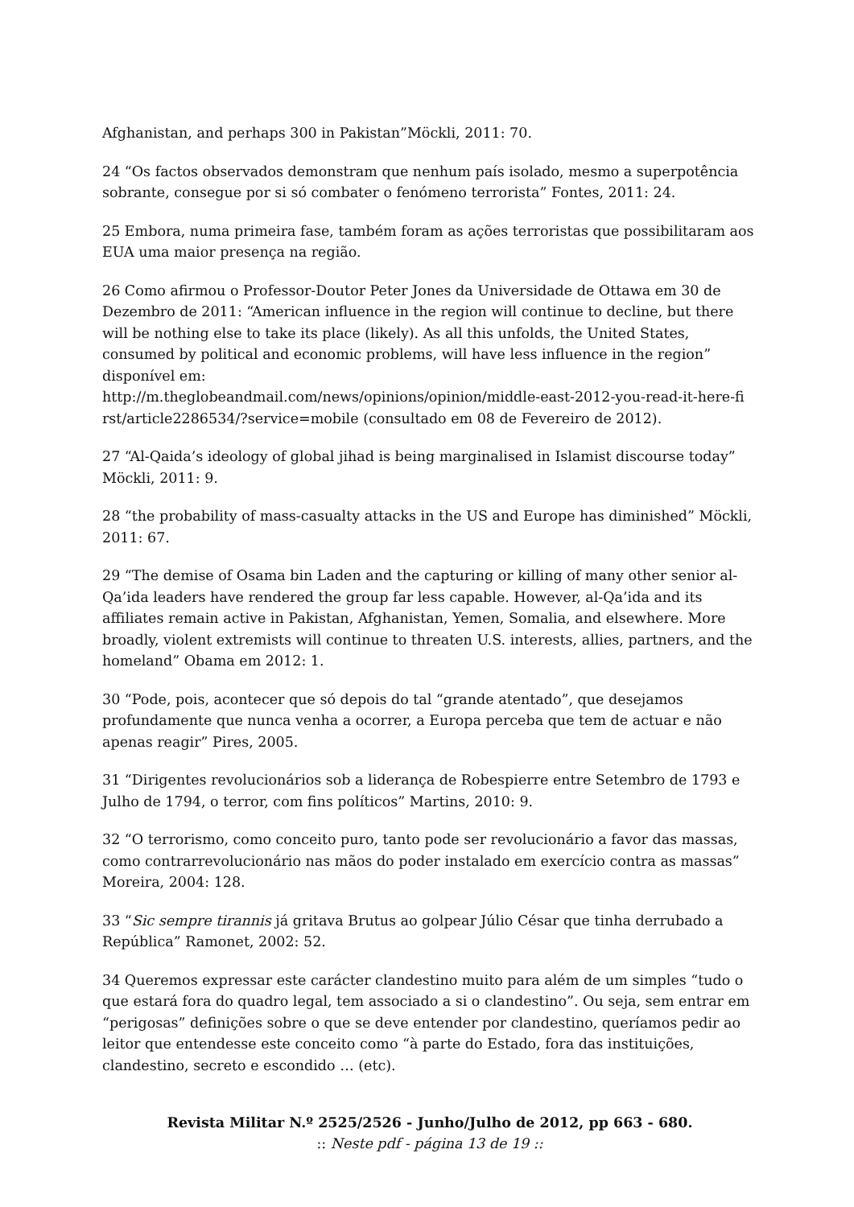Afghanistan, and perhaps 300 in Pakistan”Möckli, 2011: 70.
24 “Os factos observados demonstram que nenhum país isolado, mesmo a superpotência sobrante, consegue por si só combater o fenómeno terrorista” Fontes, 2011: 24.
25 Embora, numa primeira fase, também foram as ações terroristas que possibilitaram aos EUA uma maior presença na região.
26 Como afirmou o Professor-Doutor Peter Jones da Universidade de Ottawa em 30 de Dezembro de 2011: “American influence in the region will continue to decline, but there will be nothing else to take its place (likely). As all this unfolds, the United States, consumed by political and economic problems, will have less influence in the region” disponível em:
http://m.theglobeandmail.com/news/opinions/opinion/middle-east-2012-you-read-it-here-fi rst/article2286534/?service=mobile (consultado em 08 de Fevereiro de 2012).
27 “Al-Qaida’s ideology of global jihad is being marginalised in Islamist discourse today” Möckli, 2011: 9.
28 “the probability of mass-casualty attacks in the US and Europe has diminished” Möckli, 2011: 67.
29 “The demise of Osama bin Laden and the capturing or killing of many other senior al-Qa’ida leaders have rendered the group far less capable. However, al-Qa’ida and its affiliates remain active in Pakistan, Afghanistan, Yemen, Somalia, and elsewhere. More broadly, violent extremists will continue to threaten U.S. interests, allies, partners, and the homeland” Obama em 2012: 1.
30 “Pode, pois, acontecer que só depois do tal “grande atentado”, que desejamos profundamente que nunca venha a ocorrer, a Europa perceba que tem de actuar e não apenas reagir” Pires, 2005.
31 “Dirigentes revolucionários sob a liderança de Robespierre entre Setembro de 1793 e Julho de 1794, o terror, com fins políticos” Martins, 2010: 9.
32 “O terrorismo, como conceito puro, tanto pode ser revolucionário a favor das massas, como contrarrevolucionário nas mãos do poder instalado em exercício contra as massas” Moreira, 2004: 128.
33 “Sic sempre tirannis já gritava Brutus ao golpear Júlio César que tinha derrubado a República” Ramonet, 2002: 52.
34 Queremos expressar este carácter clandestino muito para além de um simples “tudo o que estará fora do quadro legal, tem associado a si o clandestino”. Ou seja, sem entrar em “perigosas” definições sobre o que se deve entender por clandestino, queríamos pedir ao leitor que entendesse este conceito como “à parte do Estado, fora das instituições, clandestino, secreto e escondido … (etc).
Revista Militar N.º 2525/2526 - Junho/Julho de 2012, pp 663 - 680.:: Neste pdf - página 13 de 19 ::